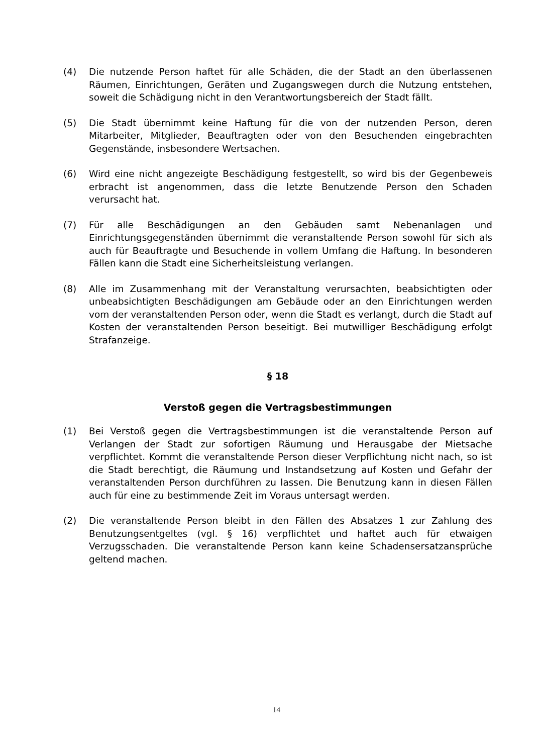(4) Die nutzende Person haftet für alle Schäden, die der Stadt an den überlassenen Räumen, Einrichtungen, Geräten und Zugangswegen durch die Nutzung entstehen, soweit die Schädigung nicht in den Verantwortungsbereich der Stadt fällt.
(5) Die Stadt übernimmt keine Haftung für die von der nutzenden Person, deren Mitarbeiter, Mitglieder, Beauftragten oder von den Besuchenden eingebrachten Gegenstände, insbesondere Wertsachen.
(6) Wird eine nicht angezeigte Beschädigung festgestellt, so wird bis der Gegenbeweis erbracht ist angenommen, dass die letzte Benutzende Person den Schaden verursacht hat.
(7) Für alle Beschädigungen an den Gebäuden samt Nebenanlagen und Einrichtungsgegenständen übernimmt die veranstaltende Person sowohl für sich als auch für Beauftragte und Besuchende in vollem Umfang die Haftung. In besonderen Fällen kann die Stadt eine Sicherheitsleistung verlangen.
(8) Alle im Zusammenhang mit der Veranstaltung verursachten, beabsichtigten oder unbeabsichtigten Beschädigungen am Gebäude oder an den Einrichtungen werden vom der veranstaltenden Person oder, wenn die Stadt es verlangt, durch die Stadt auf Kosten der veranstaltenden Person beseitigt. Bei mutwilliger Beschädigung erfolgt Strafanzeige.
§ 18
Verstoß gegen die Vertragsbestimmungen
(1) Bei Verstoß gegen die Vertragsbestimmungen ist die veranstaltende Person auf Verlangen der Stadt zur sofortigen Räumung und Herausgabe der Mietsache verpflichtet. Kommt die veranstaltende Person dieser Verpflichtung nicht nach, so ist die Stadt berechtigt, die Räumung und Instandsetzung auf Kosten und Gefahr der veranstaltenden Person durchführen zu lassen. Die Benutzung kann in diesen Fällen auch für eine zu bestimmende Zeit im Voraus untersagt werden.
(2) Die veranstaltende Person bleibt in den Fällen des Absatzes 1 zur Zahlung des Benutzungsentgeltes (vgl. § 16) verpflichtet und haftet auch für etwaigen Verzugsschaden. Die veranstaltende Person kann keine Schadensersatzansprüche geltend machen.
14